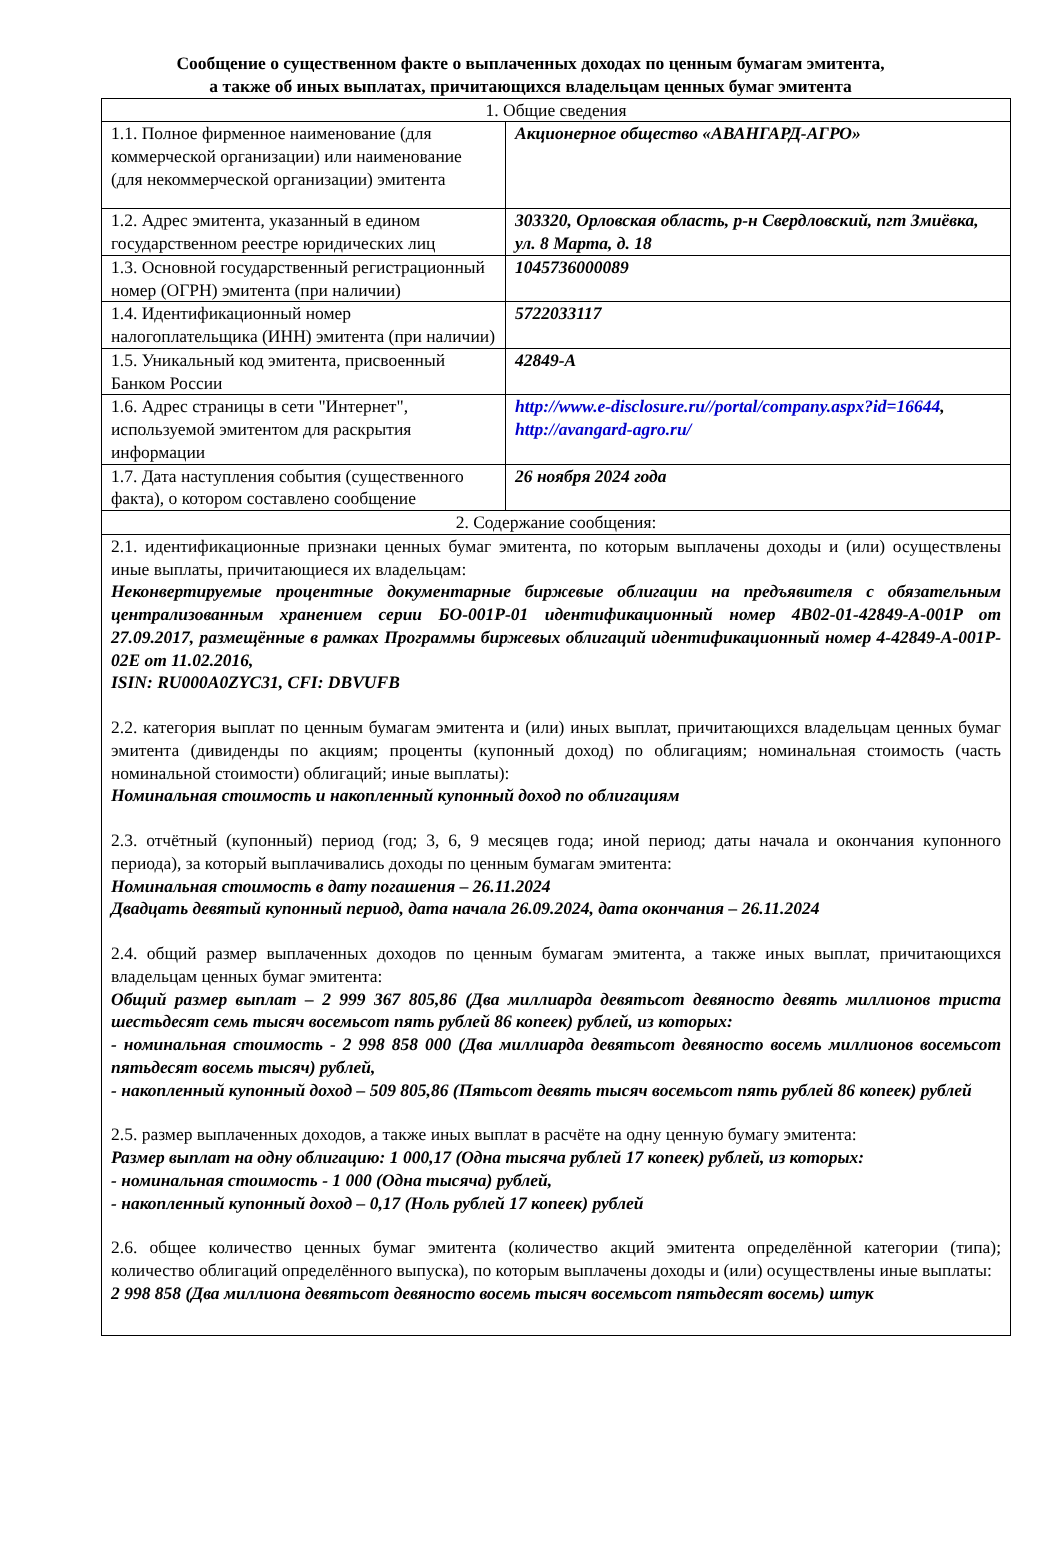Сообщение о существенном факте о выплаченных доходах по ценным бумагам эмитента,
а также об иных выплатах, причитающихся владельцам ценных бумаг эмитента
| 1. Общие сведения | |
| 1.1. Полное фирменное наименование (для коммерческой организации) или наименование (для некоммерческой организации) эмитента | Акционерное общество «АВАНГАРД-АГРО» |
| 1.2. Адрес эмитента, указанный в едином государственном реестре юридических лиц | 303320, Орловская область, р-н Свердловский, пгт Змиёвка, ул. 8 Марта, д. 18 |
| 1.3. Основной государственный регистрационный номер (ОГРН) эмитента (при наличии) | 1045736000089 |
| 1.4. Идентификационный номер налогоплательщика (ИНН) эмитента (при наличии) | 5722033117 |
| 1.5. Уникальный код эмитента, присвоенный Банком России | 42849-A |
| 1.6. Адрес страницы в сети "Интернет", используемой эмитентом для раскрытия информации | http://www.e-disclosure.ru//portal/company.aspx?id=16644 , http://avangard-agro.ru/ |
| 1.7. Дата наступления события (существенного факта), о котором составлено сообщение | 26 ноября 2024 года |
| 2. Содержание сообщения: | |
| 2.1. идентификационные признаки ценных бумаг эмитента, по которым выплачены доходы и (или) осуществлены иные выплаты, причитающиеся их владельцам: Неконвертируемые процентные документарные биржевые облигации на предъявителя с обязательным централизованным хранением серии БО-001Р-01 идентификационный номер 4B02-01-42849-A-001P от 27.09.2017, размещённые в рамках Программы биржевых облигаций идентификационный номер 4-42849-A-001P-02E от 11.02.2016, ISIN: RU000A0ZYC31, CFI: DBVUFB 2.2. категория выплат по ценным бумагам эмитента и (или) иных выплат, причитающихся владельцам ценных бумаг эмитента (дивиденды по акциям; проценты (купонный доход) по облигациям; номинальная стоимость (часть номинальной стоимости) облигаций; иные выплаты): Номинальная стоимость и накопленный купонный доход по облигациям 2.3. отчётный (купонный) период (год; 3, 6, 9 месяцев года; иной период; даты начала и окончания купонного периода), за который выплачивались доходы по ценным бумагам эмитента: Номинальная стоимость в дату погашения – 26.11.2024 Двадцать девятый купонный период, дата начала 26.09.2024, дата окончания – 26.11.2024 2.4. общий размер выплаченных доходов по ценным бумагам эмитента, а также иных выплат, причитающихся владельцам ценных бумаг эмитента: Общий размер выплат – 2 999 367 805,86 (Два миллиарда девятьсот девяносто девять миллионов триста шестьдесят семь тысяч восемьсот пять рублей 86 копеек) рублей, из которых: - номинальная стоимость - 2 998 858 000 (Два миллиарда девятьсот девяносто восемь миллионов восемьсот пятьдесят восемь тысяч) рублей, - накопленный купонный доход – 509 805,86 (Пятьсот девять тысяч восемьсот пять рублей 86 копеек) рублей 2.5. размер выплаченных доходов, а также иных выплат в расчёте на одну ценную бумагу эмитента: Размер выплат на одну облигацию: 1 000,17 (Одна тысяча рублей 17 копеек) рублей, из которых: - номинальная стоимость - 1 000 (Одна тысяча) рублей, - накопленный купонный доход – 0,17 (Ноль рублей 17 копеек) рублей 2.6. общее количество ценных бумаг эмитента (количество акций эмитента определённой категории (типа); количество облигаций определённого выпуска), по которым выплачены доходы и (или) осуществлены иные выплаты: 2 998 858 (Два миллиона девятьсот девяносто восемь тысяч восемьсот пятьдесят восемь) штук | |